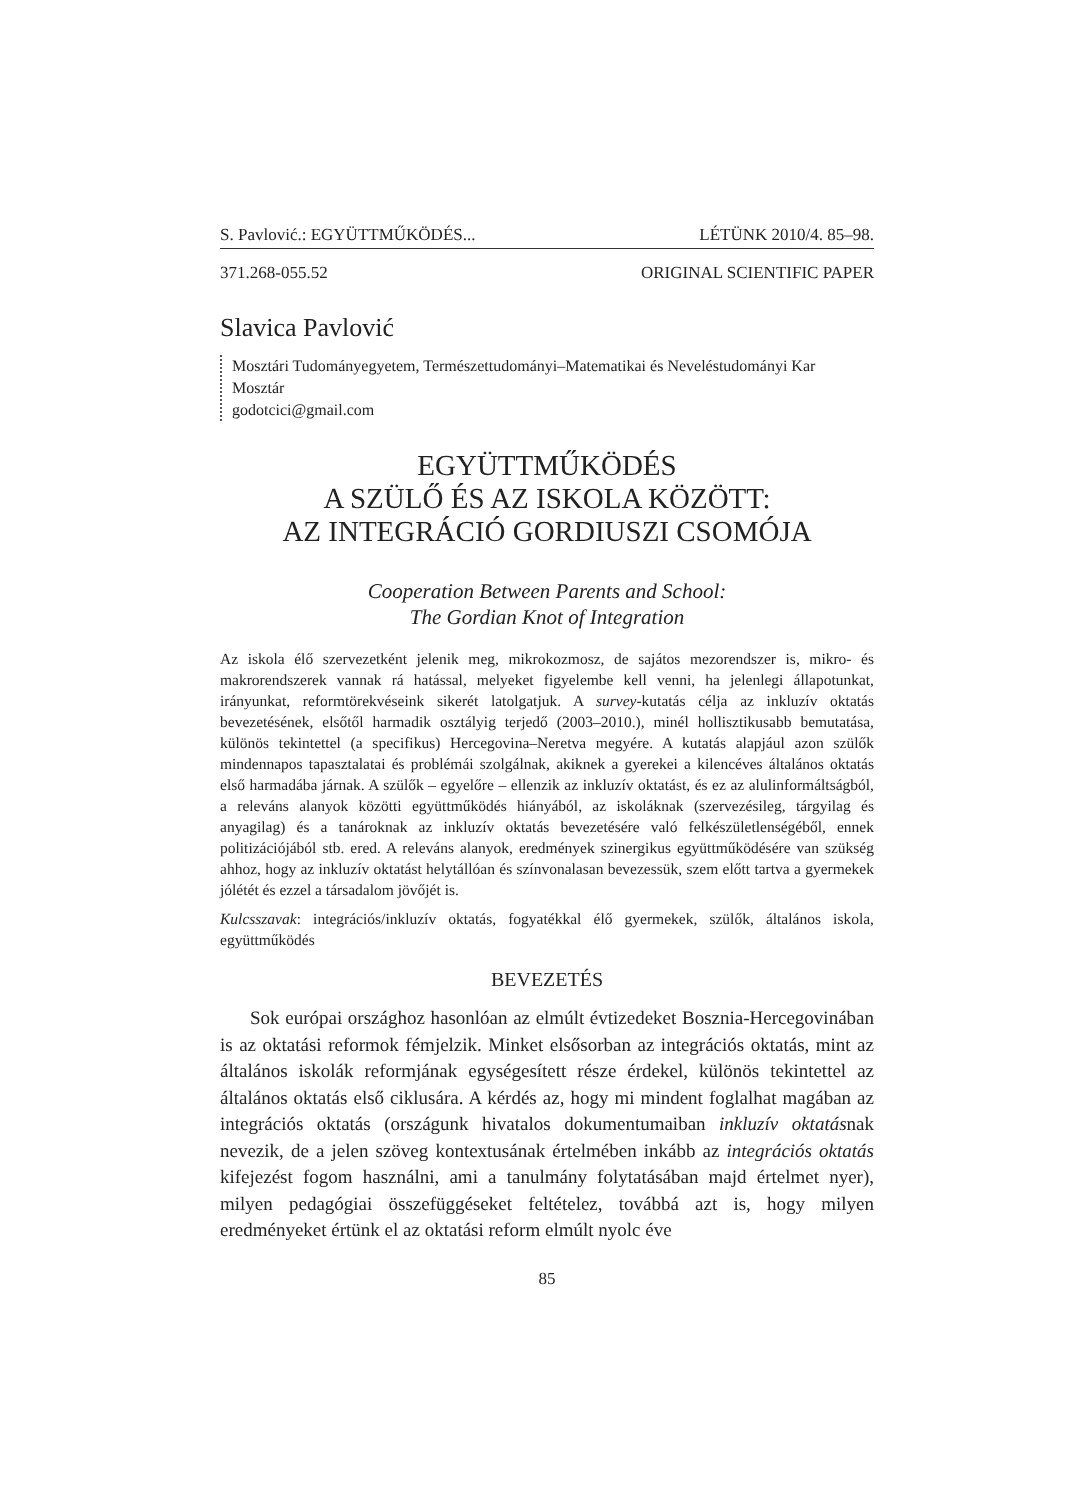S. Pavlović.: EGYÜTTMŰKÖDÉS... LÉTÜNK 2010/4. 85–98.
371.268-055.52 ORIGINAL SCIENTIFIC PAPER
Slavica Pavlović
Mosztári Tudományegyetem, Természettudományi–Matematikai és Neveléstudományi Kar
Mosztár
godotcici@gmail.com
EGYÜTTMŰKÖDÉS
A SZÜLŐ ÉS AZ ISKOLA KÖZÖTT:
AZ INTEGRÁCIÓ GORDIUSZI CSOMÓJA
Cooperation Between Parents and School:
The Gordian Knot of Integration
Az iskola élő szervezetként jelenik meg, mikrokozmosz, de sajátos mezorendszer is, mikro- és makrorendszerek vannak rá hatással, melyeket figyelembe kell venni, ha jelenlegi állapotunkat, irányunkat, reformtörekvéseink sikerét latolgatjuk. A survey-kutatás célja az inkluzív oktatás bevezetésének, elsőtől harmadik osztályig terjedő (2003–2010.), minél hollisztikusabb bemutatása, különös tekintettel (a specifikus) Hercegovina–Neretva megyére. A kutatás alapjául azon szülők mindennapos tapasztalatai és problémái szolgálnak, akiknek a gyerekei a kilencéves általános oktatás első harmadába járnak. A szülők – egyelőre – ellenzik az inkluzív oktatást, és ez az alulinformáltságból, a releváns alanyok közötti együttműködés hiányából, az iskoláknak (szervezésileg, tárgyilag és anyagilag) és a tanároknak az inkluzív oktatás bevezetésére való felkészületlenségéből, ennek politizációjából stb. ered. A releváns alanyok, eredmények szinergikus együttműködésére van szükség ahhoz, hogy az inkluzív oktatást helytállóan és színvonalasan bevezessük, szem előtt tartva a gyermekek jólétét és ezzel a társadalom jövőjét is.
Kulcsszavak: integrációs/inkluzív oktatás, fogyatékkal élő gyermekek, szülők, általános iskola, együttműködés
BEVEZETÉS
Sok európai országhoz hasonlóan az elmúlt évtizedeket Bosznia-Hercegovinában is az oktatási reformok fémjelzik. Minket elsősorban az integrációs oktatás, mint az általános iskolák reformjának egységesített része érdekel, különös tekintettel az általános oktatás első ciklusára. A kérdés az, hogy mi mindent foglalhat magában az integrációs oktatás (országunk hivatalos dokumentumaiban inkluzív oktatásnak nevezik, de a jelen szöveg kontextusának értelmében inkább az integrációs oktatás kifejezést fogom használni, ami a tanulmány folytatásában majd értelmet nyer), milyen pedagógiai összefüggéseket feltételez, továbbá azt is, hogy milyen eredményeket értünk el az oktatási reform elmúlt nyolc éve
85